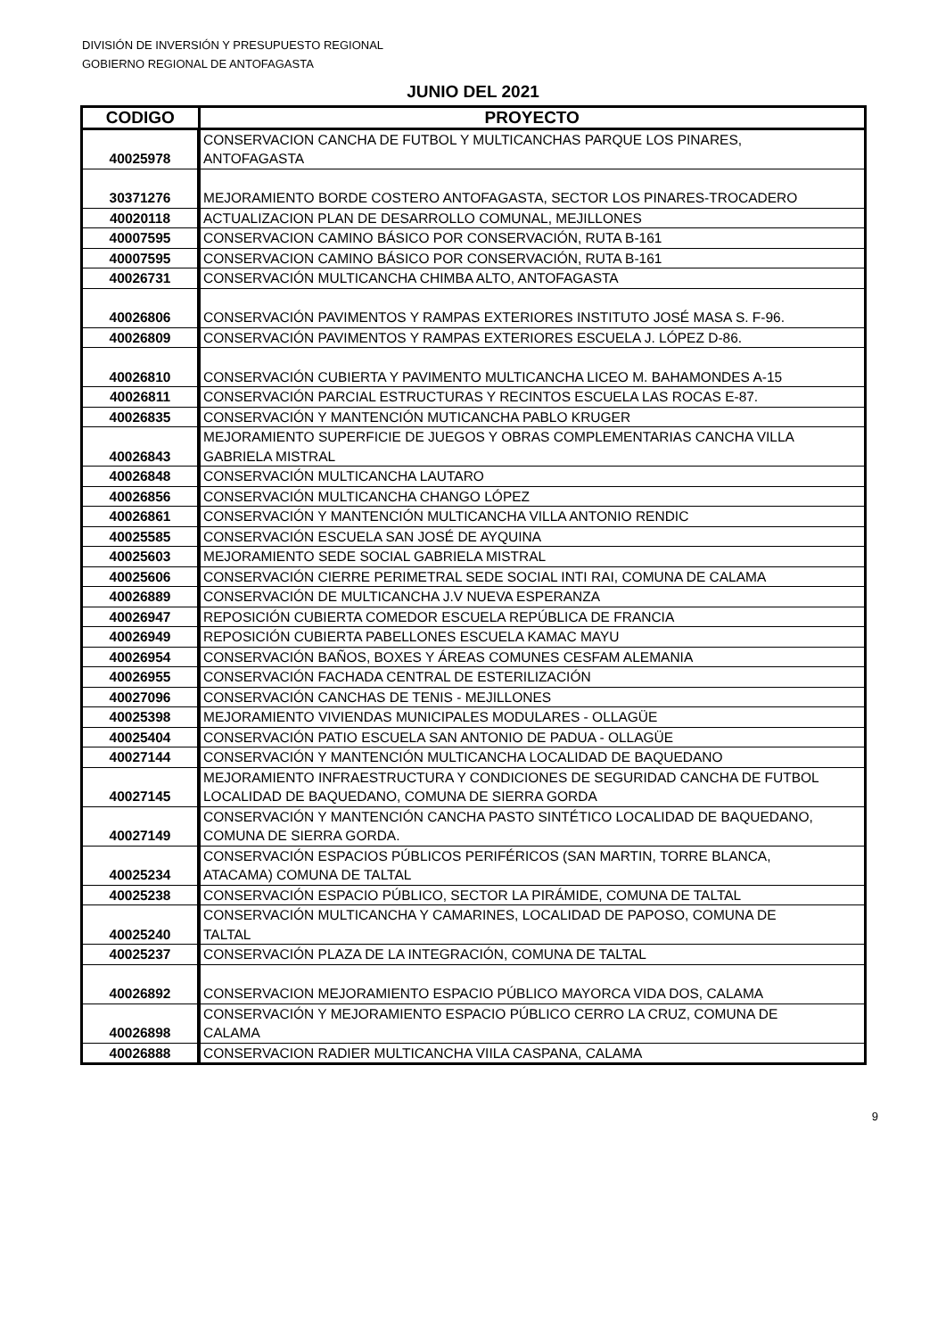DIVISIÓN DE INVERSIÓN Y PRESUPUESTO REGIONAL
GOBIERNO REGIONAL DE ANTOFAGASTA
JUNIO DEL 2021
| CODIGO | PROYECTO |
| --- | --- |
| 40025978 | CONSERVACION CANCHA DE FUTBOL Y MULTICANCHAS PARQUE LOS PINARES, ANTOFAGASTA |
| 30371276 | MEJORAMIENTO BORDE COSTERO ANTOFAGASTA, SECTOR LOS PINARES-TROCADERO |
| 40020118 | ACTUALIZACION PLAN DE DESARROLLO COMUNAL, MEJILLONES |
| 40007595 | CONSERVACION CAMINO BÁSICO POR CONSERVACIÓN, RUTA B-161 |
| 40007595 | CONSERVACION CAMINO BÁSICO POR CONSERVACIÓN, RUTA B-161 |
| 40026731 | CONSERVACIÓN MULTICANCHA CHIMBA ALTO, ANTOFAGASTA |
| 40026806 | CONSERVACIÓN PAVIMENTOS Y RAMPAS EXTERIORES INSTITUTO JOSÉ MASA S. F-96. |
| 40026809 | CONSERVACIÓN PAVIMENTOS Y RAMPAS EXTERIORES ESCUELA J. LÓPEZ D-86. |
| 40026810 | CONSERVACIÓN CUBIERTA Y PAVIMENTO MULTICANCHA LICEO M. BAHAMONDES A-15 |
| 40026811 | CONSERVACIÓN PARCIAL ESTRUCTURAS Y RECINTOS ESCUELA LAS ROCAS E-87. |
| 40026835 | CONSERVACIÓN Y MANTENCIÓN MUTICANCHA PABLO KRUGER |
| 40026843 | MEJORAMIENTO SUPERFICIE DE JUEGOS Y OBRAS COMPLEMENTARIAS CANCHA VILLA GABRIELA MISTRAL |
| 40026848 | CONSERVACIÓN MULTICANCHA LAUTARO |
| 40026856 | CONSERVACIÓN MULTICANCHA CHANGO LÓPEZ |
| 40026861 | CONSERVACIÓN Y MANTENCIÓN MULTICANCHA VILLA ANTONIO RENDIC |
| 40025585 | CONSERVACIÓN ESCUELA SAN JOSÉ DE AYQUINA |
| 40025603 | MEJORAMIENTO SEDE SOCIAL GABRIELA MISTRAL |
| 40025606 | CONSERVACIÓN CIERRE PERIMETRAL SEDE SOCIAL INTI RAI, COMUNA DE CALAMA |
| 40026889 | CONSERVACIÓN DE MULTICANCHA J.V NUEVA ESPERANZA |
| 40026947 | REPOSICIÓN CUBIERTA COMEDOR ESCUELA REPÚBLICA DE FRANCIA |
| 40026949 | REPOSICIÓN CUBIERTA PABELLONES ESCUELA KAMAC MAYU |
| 40026954 | CONSERVACIÓN BAÑOS, BOXES Y ÁREAS COMUNES CESFAM ALEMANIA |
| 40026955 | CONSERVACIÓN FACHADA CENTRAL DE ESTERILIZACIÓN |
| 40027096 | CONSERVACIÓN CANCHAS DE TENIS - MEJILLONES |
| 40025398 | MEJORAMIENTO VIVIENDAS MUNICIPALES MODULARES - OLLAGÜE |
| 40025404 | CONSERVACIÓN PATIO ESCUELA SAN ANTONIO DE PADUA - OLLAGÜE |
| 40027144 | CONSERVACIÓN Y MANTENCIÓN MULTICANCHA LOCALIDAD DE BAQUEDANO |
| 40027145 | MEJORAMIENTO INFRAESTRUCTURA Y CONDICIONES DE SEGURIDAD CANCHA DE FUTBOL LOCALIDAD DE BAQUEDANO, COMUNA DE SIERRA GORDA |
| 40027149 | CONSERVACIÓN Y MANTENCIÓN CANCHA PASTO SINTÉTICO LOCALIDAD DE BAQUEDANO, COMUNA DE SIERRA GORDA. |
| 40025234 | CONSERVACIÓN ESPACIOS PÚBLICOS PERIFÉRICOS (SAN MARTIN, TORRE BLANCA, ATACAMA) COMUNA DE TALTAL |
| 40025238 | CONSERVACIÓN ESPACIO PÚBLICO, SECTOR LA PIRÁMIDE, COMUNA DE TALTAL |
| 40025240 | CONSERVACIÓN MULTICANCHA Y CAMARINES, LOCALIDAD DE PAPOSO, COMUNA DE TALTAL |
| 40025237 | CONSERVACIÓN PLAZA DE LA INTEGRACIÓN, COMUNA DE TALTAL |
| 40026892 | CONSERVACION MEJORAMIENTO ESPACIO PÚBLICO MAYORCA VIDA DOS, CALAMA |
| 40026898 | CONSERVACIÓN Y MEJORAMIENTO ESPACIO PÚBLICO CERRO LA CRUZ, COMUNA DE CALAMA |
| 40026888 | CONSERVACION RADIER MULTICANCHA VIILA CASPANA, CALAMA |
9